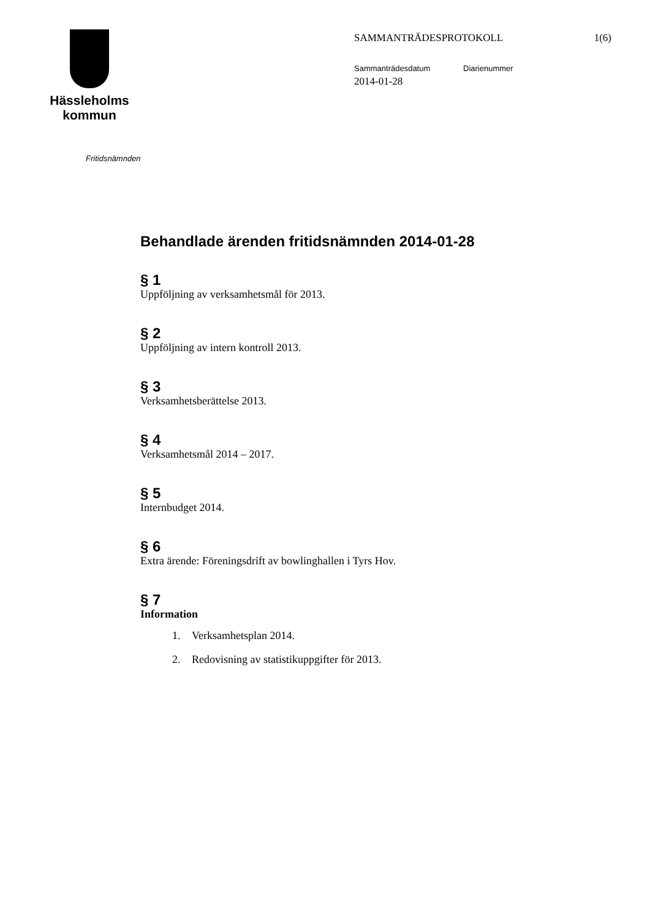Hässleholms
kommun
SAMMANTRÄDESPROTOKOLL 1(6)
Sammanträdesdatum Diarienummer
2014-01-28
Fritidsnämnden
Behandlade ärenden fritidsnämnden 2014-01-28
§ 1
Uppföljning av verksamhetsmål för 2013.
§ 2
Uppföljning av intern kontroll 2013.
§ 3
Verksamhetsberättelse 2013.
§ 4
Verksamhetsmål 2014 – 2017.
§ 5
Internbudget 2014.
§ 6
Extra ärende: Föreningsdrift av bowlinghallen i Tyrs Hov.
§ 7
Information
1. Verksamhetsplan 2014.
2. Redovisning av statistikuppgifter för 2013.